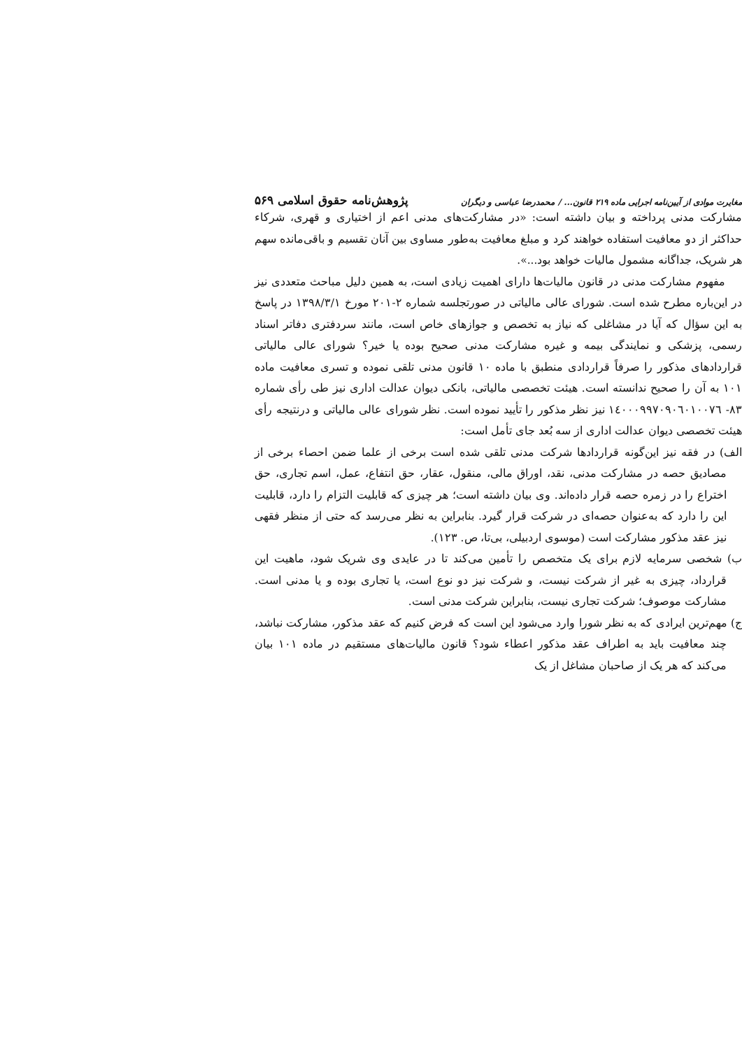مغایرت موادی از آیین‌نامه اجرایی ماده ۲۱۹ قانون... / محمدرضا عباسی و دیگران پژوهش‌نامه حقوق اسلامی ۵۶۹
مشارکت مدنی پرداخته و بیان داشته است: «در مشارکت‌های مدنی اعم از اختیاری و قهری، شرکاء حداکثر از دو معافیت استفاده خواهند کرد و مبلغ معافیت به‌طور مساوی بین آنان تقسیم و باقی‌مانده سهم هر شریک، جداگانه مشمول مالیات خواهد بود...».
مفهوم مشارکت مدنی در قانون مالیات‌ها دارای اهمیت زیادی است، به همین دلیل مباحث متعددی نیز در این‌باره مطرح شده است. شورای عالی مالیاتی در صورتجلسه شماره ۲-۲۰۱ مورخ ۱۳۹۸/۳/۱ در پاسخ به این سؤال که آیا در مشاغلی که نیاز به تخصص و جوازهای خاص است، مانند سردفتری دفاتر اسناد رسمی، پزشکی و نمایندگی بیمه و غیره مشارکت مدنی صحیح بوده یا خیر؟ شورای عالی مالیاتی قراردادهای مذکور را صرفاً قراردادی منطبق با ماده ۱۰ قانون مدنی تلقی نموده و تسری معافیت ماده ۱۰۱ به آن را صحیح ندانسته است. هیئت تخصصی مالیاتی، بانکی دیوان عدالت اداری نیز طی رأی شماره ۸۳- ۱٤۰۰۰۹۹۷۰۹۰٦۰۱۰۰۷٦ نیز نظر مذکور را تأیید نموده است. نظر شورای عالی مالیاتی و درنتیجه رأی هیئت تخصصی دیوان عدالت اداری از سه بُعد جای تأمل است:
الف) در فقه نیز این‌گونه قراردادها شرکت مدنی تلقی شده است برخی از علما ضمن احصاء برخی از مصادیق حصه در مشارکت مدنی، نقد، اوراق مالی، منقول، عقار، حق انتفاع، عمل، اسم تجاری، حق اختراع را در زمره حصه قرار داده‌اند. وی بیان داشته است؛ هر چیزی که قابلیت التزام را دارد، قابلیت این را دارد که به‌عنوان حصه‌ای در شرکت قرار گیرد. بنابراین به نظر می‌رسد که حتی از منظر فقهی نیز عقد مذکور مشارکت است (موسوی اردبیلی، بی‌تا، ص. ۱۲۳).
ب) شخصی سرمایه لازم برای یک متخصص را تأمین می‌کند تا در عایدی وی شریک شود، ماهیت این قرارداد، چیزی به غیر از شرکت نیست، و شرکت نیز دو نوع است، یا تجاری بوده و یا مدنی است. مشارکت موصوف؛ شرکت تجاری نیست، بنابراین شرکت مدنی است.
ج) مهم‌ترین ایرادی که به نظر شورا وارد می‌شود این است که فرض کنیم که عقد مذکور، مشارکت نباشد، چند معافیت باید به اطراف عقد مذکور اعطاء شود؟ قانون مالیات‌های مستقیم در ماده ۱۰۱ بیان می‌کند که هر یک از صاحبان مشاغل از یک